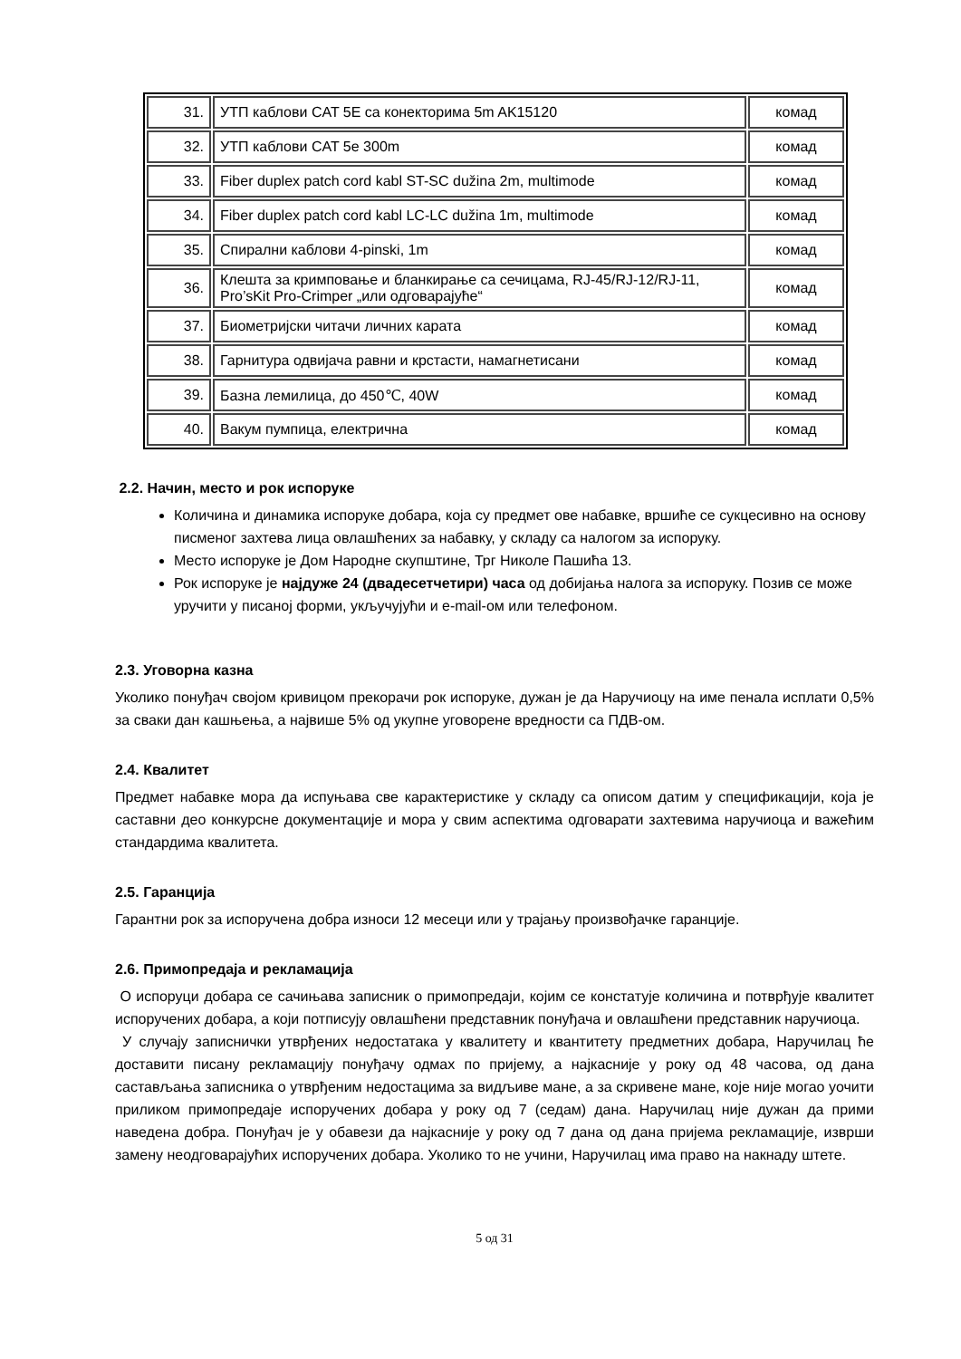| 31. | УТП каблови CAT 5E са конекторима 5m AK15120 | комад |
| 32. | УТП каблови CAT 5e 300m | комад |
| 33. | Fiber duplex patch cord kabl ST-SC dužina 2m, multimode | комад |
| 34. | Fiber duplex patch cord kabl LC-LC dužina 1m, multimode | комад |
| 35. | Спирални каблови 4-pinski, 1m | комад |
| 36. | Клешта за кримповање и бланкирање са сечицама, RJ-45/RJ-12/RJ-11, Pro’sKit Pro-Crimper „или одговарајуће“ | комад |
| 37. | Биометријски читачи личних карата | комад |
| 38. | Гарнитура одвијача равни и крстасти, намагнетисани | комад |
| 39. | Базна лемилица, до 450℃, 40W | комад |
| 40. | Вакум пумпица, електрична | комад |
2.2. Начин, место и рок испоруке
Количина и динамика испоруке добара, која су предмет ове набавке, вршиће се сукцесивно на основу писменог захтева лица овлашћених за набавку, у складу са налогом за испоруку.
Место испоруке је Дом Народне скупштине, Трг Николе Пашића 13.
Рок испоруке је најдуже 24 (двадесетчетири) часа од добијања налога за испоруку. Позив се може уручити у писаној форми, укључујући и e-mail-ом или телефоном.
2.3. Уговорна казна
Уколико понуђач својом кривицом прекорачи рок испоруке, дужан је да Наручиоцу на име пенала исплати 0,5% за сваки дан кашњења, а највише 5% од укупне уговорене вредности са ПДВ-ом.
2.4. Квалитет
Предмет набавке мора да испуњава све карактеристике у складу са описом датим у спецификацији, која је саставни део конкурсне документације и мора у свим аспектима одговарати захтевима наручиоца и важећим стандардима квалитета.
2.5. Гаранција
Гарантни рок за испоручена добра износи 12 месеци или у трајању произвођачке гаранције.
2.6. Примопредаја и рекламација
О испоруци добара се сачињава записник о примопредаји, којим се констатује количина и потврђује квалитет испоручених добара, а који потписују овлашћени представник понуђача и овлашћени представник наручиоца.
У случају записнички утврђених недостатака у квалитету и квантитету предметних добара, Наручилац ће доставити писану рекламацију понуђачу одмах по пријему, а најкасније у року од 48 часова, од дана састављања записника о утврђеним недостацима за видљиве мане, а за скривене мане, које није могао уочити приликом примопредаје испоручених добара у року од 7 (седам) дана. Наручилац није дужан да прими наведена добра. Понуђач је у обавези да најкасније у року од 7 дана од дана пријема рекламације, изврши замену неодговарајућих испоручених добара. Уколико то не учини, Наручилац има право на накнаду штете.
5 од 31